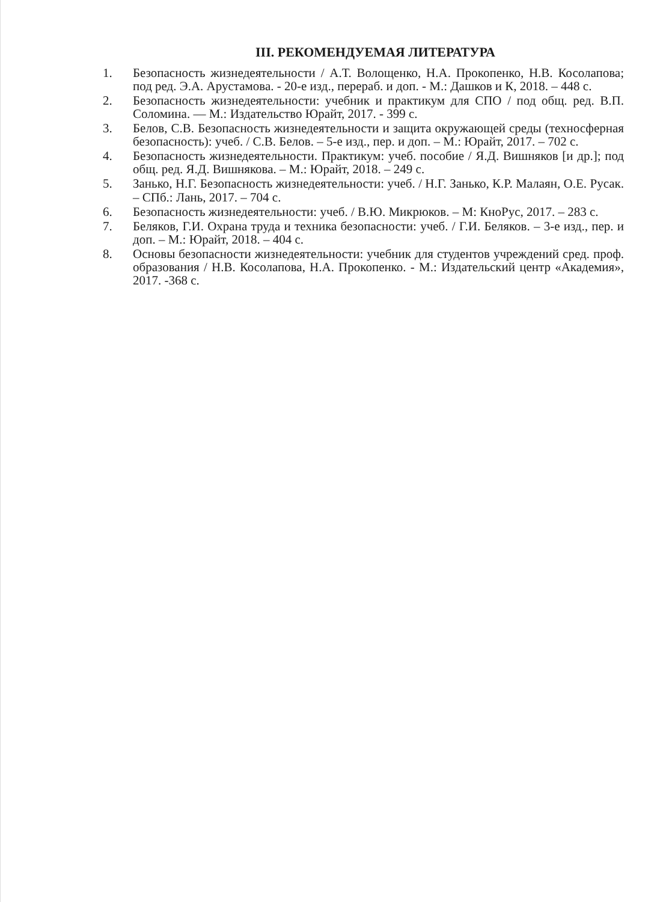III. РЕКОМЕНДУЕМАЯ ЛИТЕРАТУРА
1. Безопасность жизнедеятельности / А.Т. Волощенко, Н.А. Прокопенко, Н.В. Косолапова; под ред. Э.А. Арустамова. - 20-е изд., перераб. и доп. - М.: Дашков и К, 2018. – 448 с.
2. Безопасность жизнедеятельности: учебник и практикум для СПО / под общ. ред. В.П. Соломина. — М.: Издательство Юрайт, 2017. - 399 с.
3. Белов, С.В. Безопасность жизнедеятельности и защита окружающей среды (техносферная безопасность): учеб. / С.В. Белов. – 5-е изд., пер. и доп. – М.: Юрайт, 2017. – 702 с.
4. Безопасность жизнедеятельности. Практикум: учеб. пособие / Я.Д. Вишняков [и др.]; под общ. ред. Я.Д. Вишнякова. – М.: Юрайт, 2018. – 249 с.
5. Занько, Н.Г. Безопасность жизнедеятельности: учеб. / Н.Г. Занько, К.Р. Малаян, О.Е. Русак. – СПб.: Лань, 2017. – 704 с.
6. Безопасность жизнедеятельности: учеб. / В.Ю. Микрюков. – М: КноРус, 2017. – 283 с.
7. Беляков, Г.И. Охрана труда и техника безопасности: учеб. / Г.И. Беляков. – 3-е изд., пер. и доп. – М.: Юрайт, 2018. – 404 с.
8. Основы безопасности жизнедеятельности: учебник для студентов учреждений сред. проф. образования / Н.В. Косолапова, Н.А. Прокопенко. - М.: Издательский центр «Академия», 2017. -368 с.